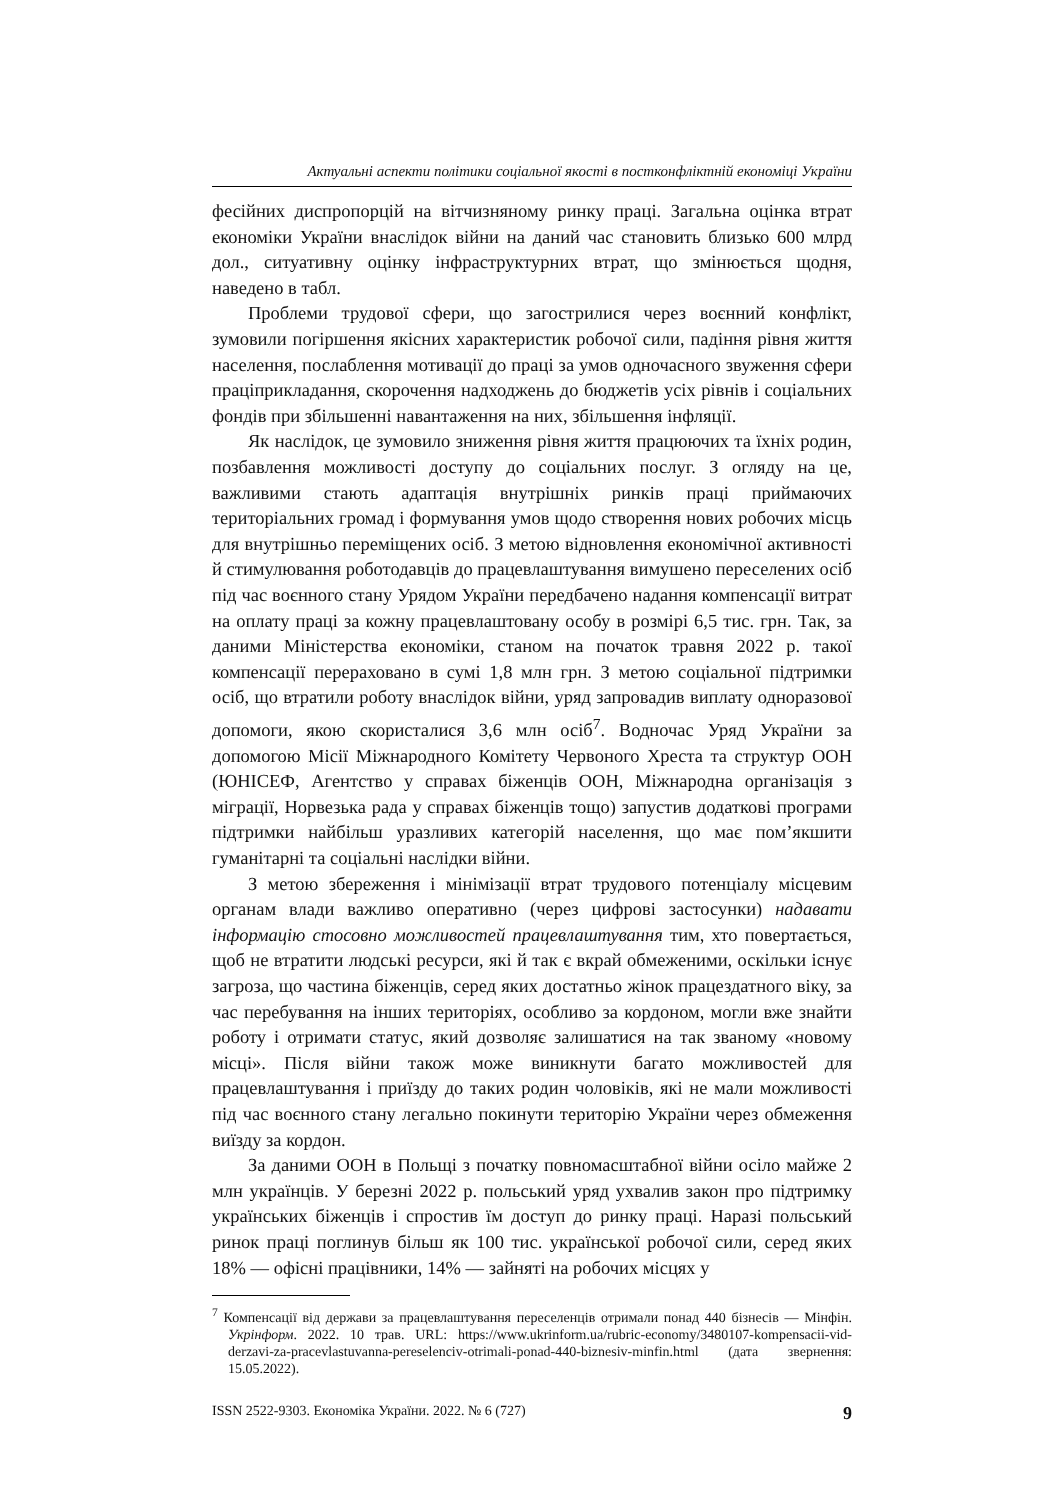Актуальні аспекти політики соціальної якості в постконфліктній економіці України
фесійних диспропорцій на вітчизняному ринку праці. Загальна оцінка втрат економіки України внаслідок війни на даний час становить близько 600 млрд дол., ситуативну оцінку інфраструктурних втрат, що змінюється щодня, наведено в табл.
Проблеми трудової сфери, що загострилися через воєнний конфлікт, зумовили погіршення якісних характеристик робочої сили, падіння рівня життя населення, послаблення мотивації до праці за умов одночасного звуження сфери праціприкладання, скорочення надходжень до бюджетів усіх рівнів і соціальних фондів при збільшенні навантаження на них, збільшення інфляції.
Як наслідок, це зумовило зниження рівня життя працюючих та їхніх родин, позбавлення можливості доступу до соціальних послуг. З огляду на це, важливими стають адаптація внутрішніх ринків праці приймаючих територіальних громад і формування умов щодо створення нових робочих місць для внутрішньо переміщених осіб. З метою відновлення економічної активності й стимулювання роботодавців до працевлаштування вимушено переселених осіб під час воєнного стану Урядом України передбачено надання компенсації витрат на оплату праці за кожну працевлаштовану особу в розмірі 6,5 тис. грн. Так, за даними Міністерства економіки, станом на початок травня 2022 р. такої компенсації перераховано в сумі 1,8 млн грн. З метою соціальної підтримки осіб, що втратили роботу внаслідок війни, уряд запровадив виплату одноразової допомоги, якою скористалися 3,6 млн осіб<sup>7</sup>. Водночас Уряд України за допомогою Місії Міжнародного Комітету Червоного Хреста та структур ООН (ЮНІСЕФ, Агентство у справах біженців ООН, Міжнародна організація з міграції, Норвезька рада у справах біженців тощо) запустив додаткові програми підтримки найбільш уразливих категорій населення, що має пом’якшити гуманітарні та соціальні наслідки війни.
З метою збереження і мінімізації втрат трудового потенціалу місцевим органам влади важливо оперативно (через цифрові застосунки) надавати інформацію стосовно можливостей працевлаштування тим, хто повертається, щоб не втратити людські ресурси, які й так є вкрай обмеженими, оскільки існує загроза, що частина біженців, серед яких достатньо жінок працездатного віку, за час перебування на інших територіях, особливо за кордоном, могли вже знайти роботу і отримати статус, який дозволяє залишатися на так званому «новому місці». Після війни також може виникнути багато можливостей для працевлаштування і приїзду до таких родин чоловіків, які не мали можливості під час воєнного стану легально покинути територію України через обмеження виїзду за кордон.
За даними ООН в Польщі з початку повномасштабної війни осіло майже 2 млн українців. У березні 2022 р. польський уряд ухвалив закон про підтримку українських біженців і спростив їм доступ до ринку праці. Наразі польський ринок праці поглинув більш як 100 тис. української робочої сили, серед яких 18% — офісні працівники, 14% — зайняті на робочих місцях у
<sup>7</sup> Компенсації від держави за працевлаштування переселенців отримали понад 440 бізнесів — Мінфін. Укрінформ. 2022. 10 трав. URL: https://www.ukrinform.ua/rubric-economy/3480107-kompensacii-vid-derzavi-za-pracevlastuvanna-pereselenciv-otrimali-ponad-440-biznesiv-minfin.html (дата звернення: 15.05.2022).
ISSN 2522-9303. Економіка України. 2022. № 6 (727) 9